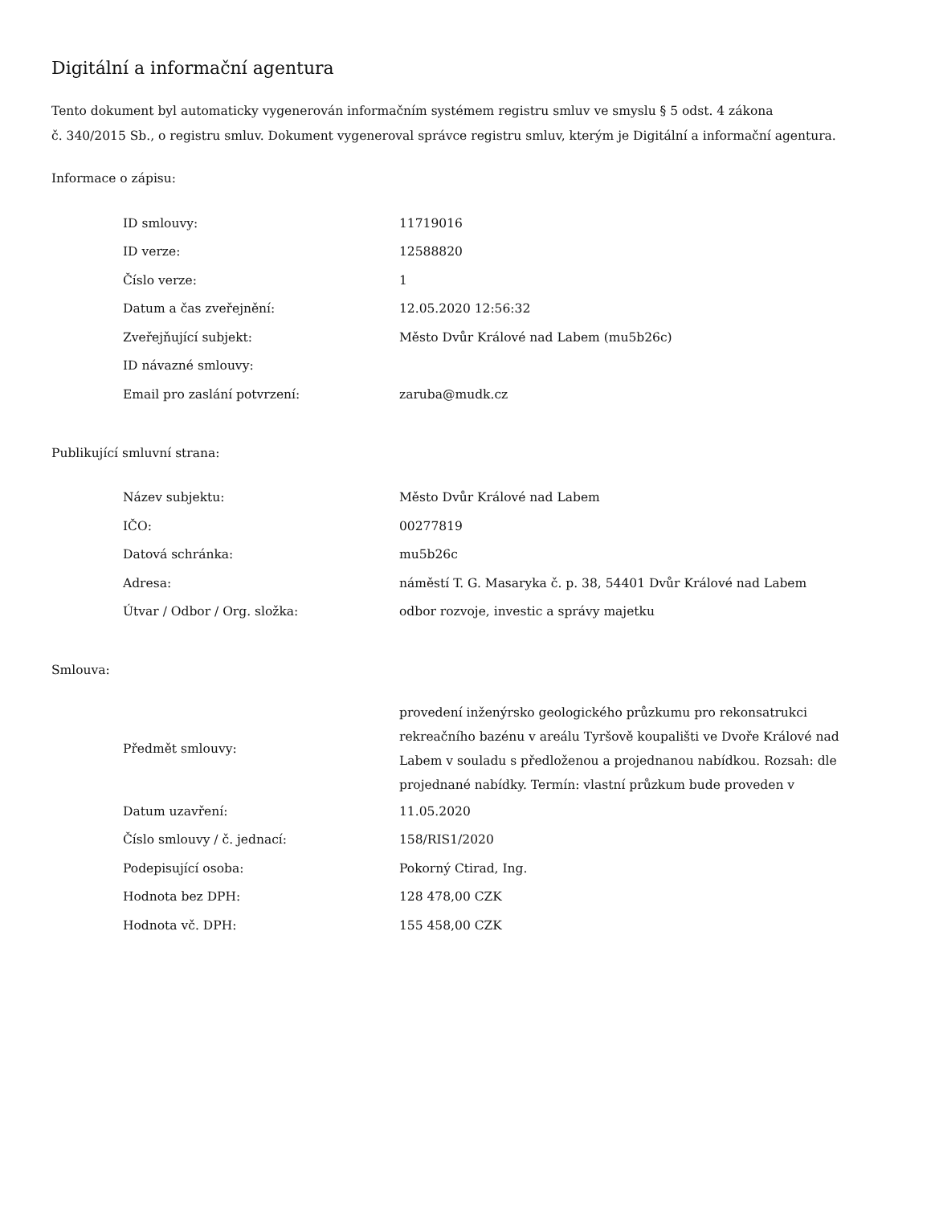Digitální a informační agentura
Tento dokument byl automaticky vygenerován informačním systémem registru smluv ve smyslu § 5 odst. 4 zákona
č. 340/2015 Sb., o registru smluv. Dokument vygeneroval správce registru smluv, kterým je Digitální a informační agentura.
Informace o zápisu:
| ID smlouvy: | 11719016 |
| ID verze: | 12588820 |
| Číslo verze: | 1 |
| Datum a čas zveřejnění: | 12.05.2020 12:56:32 |
| Zveřejňující subjekt: | Město Dvůr Králové nad Labem (mu5b26c) |
| ID návazné smlouvy: | |
| Email pro zaslání potvrzení: | zaruba@mudk.cz |
Publikující smluvní strana:
| Název subjektu: | Město Dvůr Králové nad Labem |
| IČO: | 00277819 |
| Datová schránka: | mu5b26c |
| Adresa: | náměstí T. G. Masaryka č. p. 38, 54401 Dvůr Králové nad Labem |
| Útvar / Odbor / Org. složka: | odbor rozvoje, investic a správy majetku |
Smlouva:
| Předmět smlouvy: | provedení inženýrsko geologického průzkumu pro rekonsatrukci rekreačního bazénu v areálu Tyršově koupališti ve Dvoře Králové nad Labem v souladu s předloženou a projednanou nabídkou. Rozsah: dle projednané nabídky. Termín: vlastní průzkum bude proveden v |
| Datum uzavření: | 11.05.2020 |
| Číslo smlouvy / č. jednací: | 158/RIS1/2020 |
| Podepisující osoba: | Pokorný Ctirad, Ing. |
| Hodnota bez DPH: | 128 478,00 CZK |
| Hodnota vč. DPH: | 155 458,00 CZK |